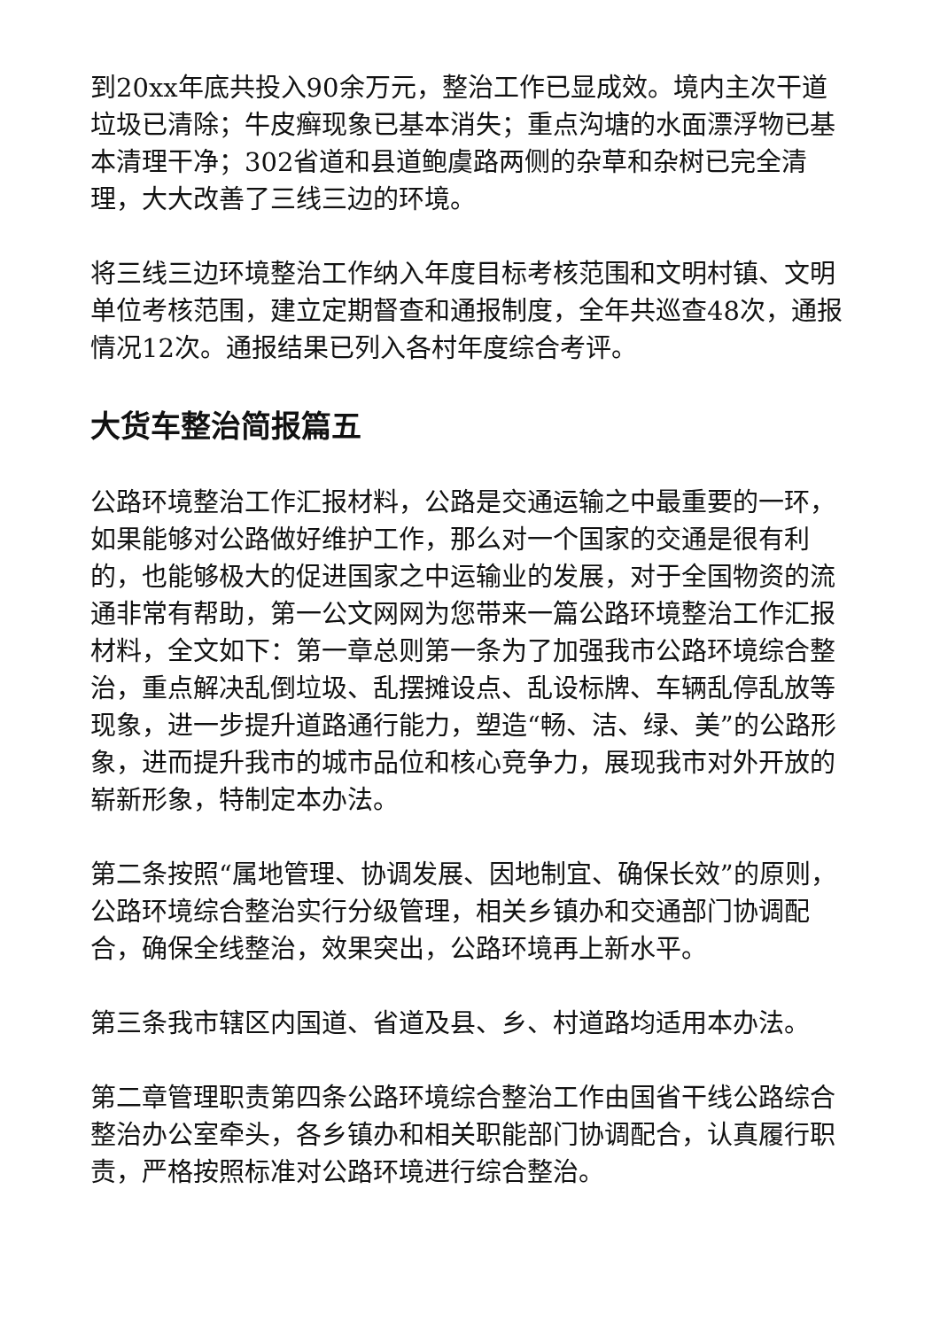到20xx年底共投入90余万元，整治工作已显成效。境内主次干道垃圾已清除；牛皮癣现象已基本消失；重点沟塘的水面漂浮物已基本清理干净；302省道和县道鲍虞路两侧的杂草和杂树已完全清理，大大改善了三线三边的环境。
将三线三边环境整治工作纳入年度目标考核范围和文明村镇、文明单位考核范围，建立定期督查和通报制度，全年共巡查48次，通报情况12次。通报结果已列入各村年度综合考评。
大货车整治简报篇五
公路环境整治工作汇报材料，公路是交通运输之中最重要的一环，如果能够对公路做好维护工作，那么对一个国家的交通是很有利的，也能够极大的促进国家之中运输业的发展，对于全国物资的流通非常有帮助，第一公文网网为您带来一篇公路环境整治工作汇报材料，全文如下：第一章总则第一条为了加强我市公路环境综合整治，重点解决乱倒垃圾、乱摆摊设点、乱设标牌、车辆乱停乱放等现象，进一步提升道路通行能力，塑造“畅、洁、绿、美”的公路形象，进而提升我市的城市品位和核心竞争力，展现我市对外开放的崭新形象，特制定本办法。
第二条按照“属地管理、协调发展、因地制宜、确保长效”的原则，公路环境综合整治实行分级管理，相关乡镇办和交通部门协调配合，确保全线整治，效果突出，公路环境再上新水平。
第三条我市辖区内国道、省道及县、乡、村道路均适用本办法。
第二章管理职责第四条公路环境综合整治工作由国省干线公路综合整治办公室牵头，各乡镇办和相关职能部门协调配合，认真履行职责，严格按照标准对公路环境进行综合整治。